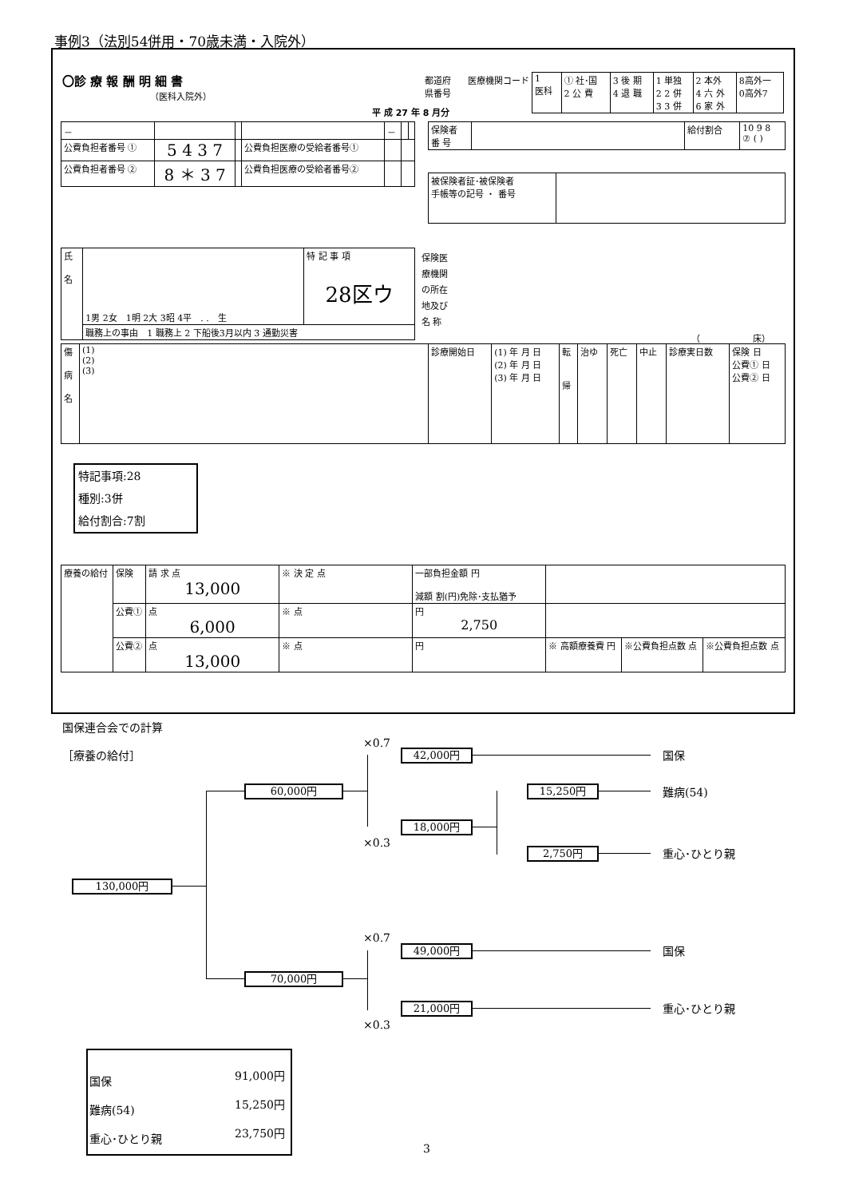事例3（法別54併用・70歳未満・入院外）
〇診 療 報 酬 明 細 書
（医科入院外）
平 成 27 年 8 月分
都道府
県番号
医療機関コード
| 1 医科 | ① 社･国 2 公 費 | 3 後 期 4 退 職 | 1 単独 2 2 併 3 3 併 | 2 本外 4 六 外 6 家 外 | 8高外一 0高外7 |
| － | | | | － | | |
| 公費負担者番号 ① | 5 4 3 7 | | 公費負担医療の受給者番号① | | | |
| 公費負担者番号 ② | 8 ＊ 3 7 | | 公費負担医療の受給者番号② | | | |
| 保険者 番 号 | | 給付割合 | 10 9 8 ⑦ ( ) |
| 被保険者証･被保険者 手帳等の記号 ・ 番号 | |
| 氏 名 | 1男 2女 1明 2大 3昭 4平 . . 生 | 特 記 事 項 28区ウ |
| | 職務上の事由 1 職務上 2 下船後3月以内 3 通勤災害 | |
保険医
療機関
の所在
地及び
名 称
（　　　　　　床）
| 傷 病 名 | (1) (2) (3) | 診療開始日 | (1) 年 月 日 (2) 年 月 日 (3) 年 月 日 | 転 帰 | 治ゆ | 死亡 | 中止 | 診療実日数 | 保険 日 公費① 日 公費② 日 |
特記事項:28
種別:3併
給付割合:7割
| 療養の給付 | 保険 | 請 求 点 13,000 | ※ 決 定 点 | 一部負担金額 円 減額 割(円)免除･支払猶予 | | | |
| | 公費① | 点 6,000 | ※ 点 | 円 2,750 | | | |
| | 公費② | 点 13,000 | ※ 点 | 円 | ※ 高額療養費 円 | ※公費負担点数 点 | ※公費負担点数 点 |
国保連合会での計算
［療養の給付］
130,000円
60,000円
70,000円
×0.7
42,000円
18,000円
×0.3
15,250円
2,750円
×0.7
49,000円
21,000円
×0.3
国保
難病(54)
重心･ひとり親
国保
重心･ひとり親
| 国保 | 91,000円 |
| 難病(54) | 15,250円 |
| 重心･ひとり親 | 23,750円 |
3